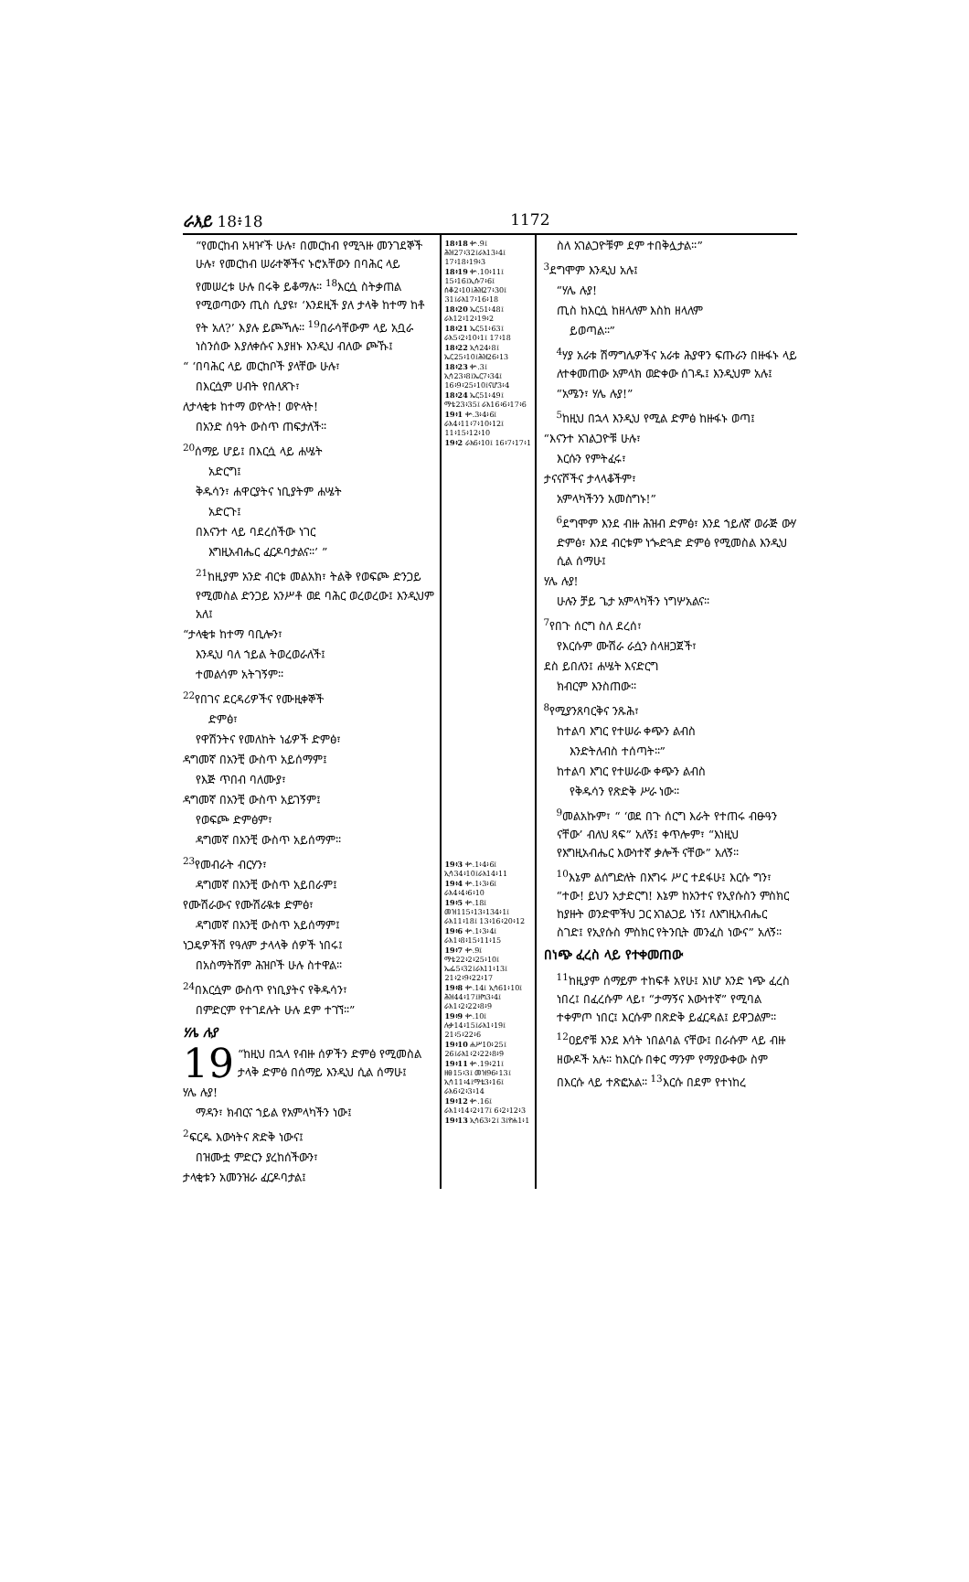ራእይ 18፥18 1172
“የመርከብ አዛዦች ሁሉ፣ በመርከብ የሚጓዙ መንገደኞች ሁሉ፣ የመርከብ ሠራተኞችና ኑሮአቸውን በባሕር ላይ የመሠረቱ ሁሉ በሩቅ ይቆማሉ። <sup>18</sup>እርሷ ስትቃጠል የሚወጣውን ጢስ ሲያዩ፣ ‘እንደዚች ያለ ታላቅ ከተማ ከቶ የት አለ?’ እያሉ ይጮኻሉ። <sup>19</sup>በራሳቸውም ላይ አቧራ ነስንሰው እያለቀሱና እያዘኑ እንዲህ ብለው ጮኹ፤
“ ‘በባሕር ላይ መርከቦች ያላቸው ሁሉ፣
በእርሷም ሀብት የበለጸጉ፣
ለታላቂቱ ከተማ ወዮላት! ወዮላት!
በአንድ ሰዓት ውስጥ ጠፍታለች።
<sup>20</sup> ሰማይ ሆይ፤ በእርሷ ላይ ሐሤት
አድርግ፤
ቅዱሳን፣ ሐዋርያትና ነቢያትም ሐሤት
አድርጉ፤
በእናንተ ላይ ባደረሰችው ነገር
እግዚአብሔር ፈርዶባታልና።’ ”
<sup>21</sup> ከዚያም አንድ ብርቱ መልአክ፣ ትልቅ የወፍጮ ድንጋይ የሚመስል ድንጋይ አንሥቶ ወደ ባሕር ወረወረው፤ እንዲህም አለ፤
“ታላቂቱ ከተማ ባቢሎን፣
እንዲህ ባለ ኀይል ትወረወራለች፤
ተመልሳም አትገኝም።
<sup>22</sup> የበገና ደርዳሪዎችና የሙዚቀኞች
ድምፅ፣
የዋሽንትና የመለከት ነፊዎች ድምፅ፣
ዳግመኛ በአንቺ ውስጥ አይሰማም፤
የእጅ ጥበብ ባለሙያ፣
ዳግመኛ በአንቺ ውስጥ አይገኝም፤
የወፍጮ ድምፅም፣
ዳግመኛ በአንቺ ውስጥ አይሰማም።
<sup>23</sup> የመብራት ብርሃን፣
ዳግመኛ በአንቺ ውስጥ አይበራም፤
የሙሽራውና የሙሽራዪቱ ድምፅ፣
ዳግመኛ በአንቺ ውስጥ አይሰማም፤
ነጋዴዎችሽ የዓለም ታላላቅ ሰዎች ነበሩ፤
በአስማትሽም ሕዝቦች ሁሉ ስተዋል።
<sup>24</sup> በእርሷም ውስጥ የነቢያትና የቅዱሳን፣
በምድርም የተገደሉት ሁሉ ደም ተገኘ።”
ሃሌ ሉያ
19 “ከዚህ በኋላ የብዙ ሰዎችን ድምፅ የሚመስል ታላቅ ድምፅ በሰማይ እንዲህ ሲል ሰማሁ፤
ሃሌ ሉያ!
ማዳን፣ ክብርና ኀይል የአምላካችን ነው፤
<sup>2</sup> ፍርዱ እውነትና ጽድቅ ነውና፤
በዝሙቷ ምድርን ያረከሰችውን፣
ታላቂቱን አመንዝራ ፈርዶባታል፤
18፥18 ቍ.9፤ ሕዝ27፥32፤ራእ13፥4፤ 17፥18፥19፥3
18፥19 ቍ.10፥11፤ 15፥16፤ኢሱ7፥6፤ ሰቆ2፥10፤ሕዝ27፥30፤ 31፤ራእ17፥16፥18
18፥20 ኤር51፥48፤ ራእ12፥12፥19፥2
18፥21 ኤር51፥63፤ ራእ5፥2፥10፥1፤ 17፥18
18፥22 ኢሳ24፥8፤ ኤር25፥10፤ሕዝ26፥13
18፥23 ቍ.3፤ ኢሳ23፥8፤ኤር7፥34፤ 16፥9፥25፥10፤ናሆ3፥4
18፥24 ኤር51፥49፤ ማቴ23፥35፤ ራእ16፥6፥17፥6
19፥1 ቍ.3፥4፥6፤ ራእ4፥11፥7፥10፥12፤ 11፥15፥12፥10
19፥2 ራእ6፥10፤ 16፥7፥17፥1
19፥3 ቍ.1፥4፥6፤ ኢሳ34፥10፤ራእ14፥11
19፥4 ቍ.1፥3፥6፤ ራእ4፥4፥6፥10
19፥5 ቍ.18፤ መዝ115፥13፥134፥1፤ ራእ11፥18፤ 13፥16፥20፥12
19፥6 ቍ.1፥3፥4፤ ራእ1፥8፥15፥11፥15
19፥7 ቍ.9፤ ማቴ22፥2፥25፥10፤ ኤፌ5፥32፤ራእ11፥13፤ 21፥2፥9፥22፥17
19፥8 ቍ.14፤ ኢሳ61፥10፤ ሕዝ44፥17፤ዘካ3፥4፤ ራእ1፥2፥22፥8፥9
19፥9 ቍ.10፤ ሉቃ14፥15፤ራእ1፥19፤ 21፥5፥22፥6
19፥10 ሐሥ10፥25፤ 26፤ራእ1፥2፥22፥8፥9
19፥11 ቍ.19፥21፤ ዘፀ15፥3፤ መዝ96፥13፤ ኢሳ11፥4፤ማቴ3፥16፤ ራእ6፥2፥3፥14
19፥12 ቍ.16፤ ራእ1፥14፥2፥17፤ 6፥2፥12፥3
19፥13 ኢሳ63፥2፤ 3፤ዮሐ1፥1
ስለ አገልጋዮቹም ደም ተበቅሏታል።”
<sup>3</sup> ደግሞም እንዲህ አሉ፤
“ሃሌ ሉያ!
ጢስ ከእርሷ ከዘላለም እስከ ዘላለም
ይወጣል።”
<sup>4</sup> ሃያ አራቱ ሽማግሌዎችና አራቱ ሕያዋን ፍጡራን በዙፋኑ ላይ ለተቀመጠው አምላክ ወድቀው ሰገዱ፤ እንዲህም አሉ፤
“አሜን፣ ሃሌ ሉያ!”
<sup>5</sup> ከዚህ በኋላ እንዲህ የሚል ድምፅ ከዙፋኑ ወጣ፤
“እናንተ አገልጋዮቹ ሁሉ፣
እርሱን የምትፈሩ፣
ታናናሾችና ታላላቆችም፣
አምላካችንን አመስግኑ!”
<sup>6</sup> ደግሞም እንደ ብዙ ሕዝብ ድምፅ፣ እንደ ኀይለኛ ወራጅ ውሃ ድምፅ፣ እንደ ብርቱም ነጐድጓድ ድምፅ የሚመስል እንዲህ ሲል ሰማሁ፤
ሃሌ ሉያ!
ሁሉን ቻይ ጌታ አምላካችን ነግሦአልና።
<sup>7</sup> የበጉ ሰርግ ስለ ደረሰ፣
የእርሱም ሙሽራ ራሷን ስላዘጋጀች፣
ደስ ይበለን፤ ሐሤት እናድርግ
ክብርም እንስጠው።
<sup>8</sup> የሚያንጸባርቅና ንጹሕ፣
ከተልባ እግር የተሠራ ቀጭን ልብስ
እንድትለብስ ተሰጣት።”
ከተልባ እግር የተሠራው ቀጭን ልብስ
የቅዱሳን የጽድቅ ሥራ ነው።
<sup>9</sup> መልአኩም፣ “ ‘ወደ በጉ ሰርግ እራት የተጠሩ ብፁዓን ናቸው’ ብለህ ጻፍ” አለኝ፤ ቀጥሎም፣ “እነዚህ የእግዚአብሔር እውነተኛ ቃሎች ናቸው” አለኝ።
<sup>10</sup> እኔም ልሰግድለት በእግሩ ሥር ተደፋሁ፤ እርሱ ግን፣ “ተው! ይህን አታድርግ! እኔም ከአንተና የኢየሱስን ምስክር ከያዙት ወንድሞችህ ጋር አገልጋይ ነኝ፤ ለእግዚአብሔር ስገድ፤ የኢየሱስ ምስክር የትንቢት መንፈስ ነውና” አለኝ።
በነጭ ፈረስ ላይ የተቀመጠው
<sup>11</sup> ከዚያም ሰማይም ተከፍቶ አየሁ፤ እነሆ አንድ ነጭ ፈረስ ነበረ፤ በፈረሱም ላይ፣ “ታማኝና እውነተኛ” የሚባል ተቀምጦ ነበር፤ እርሱም በጽድቅ ይፈርዳል፤ ይዋጋልም። <sup>12</sup>ዐይኖቹ እንደ እሳት ነበልባል ናቸው፤ በራሱም ላይ ብዙ ዘውዶች አሉ። ከእርሱ በቀር ማንም የማያውቀው ስም በእርሱ ላይ ተጽፎአል። <sup>13</sup>እርሱ በደም የተነከረ